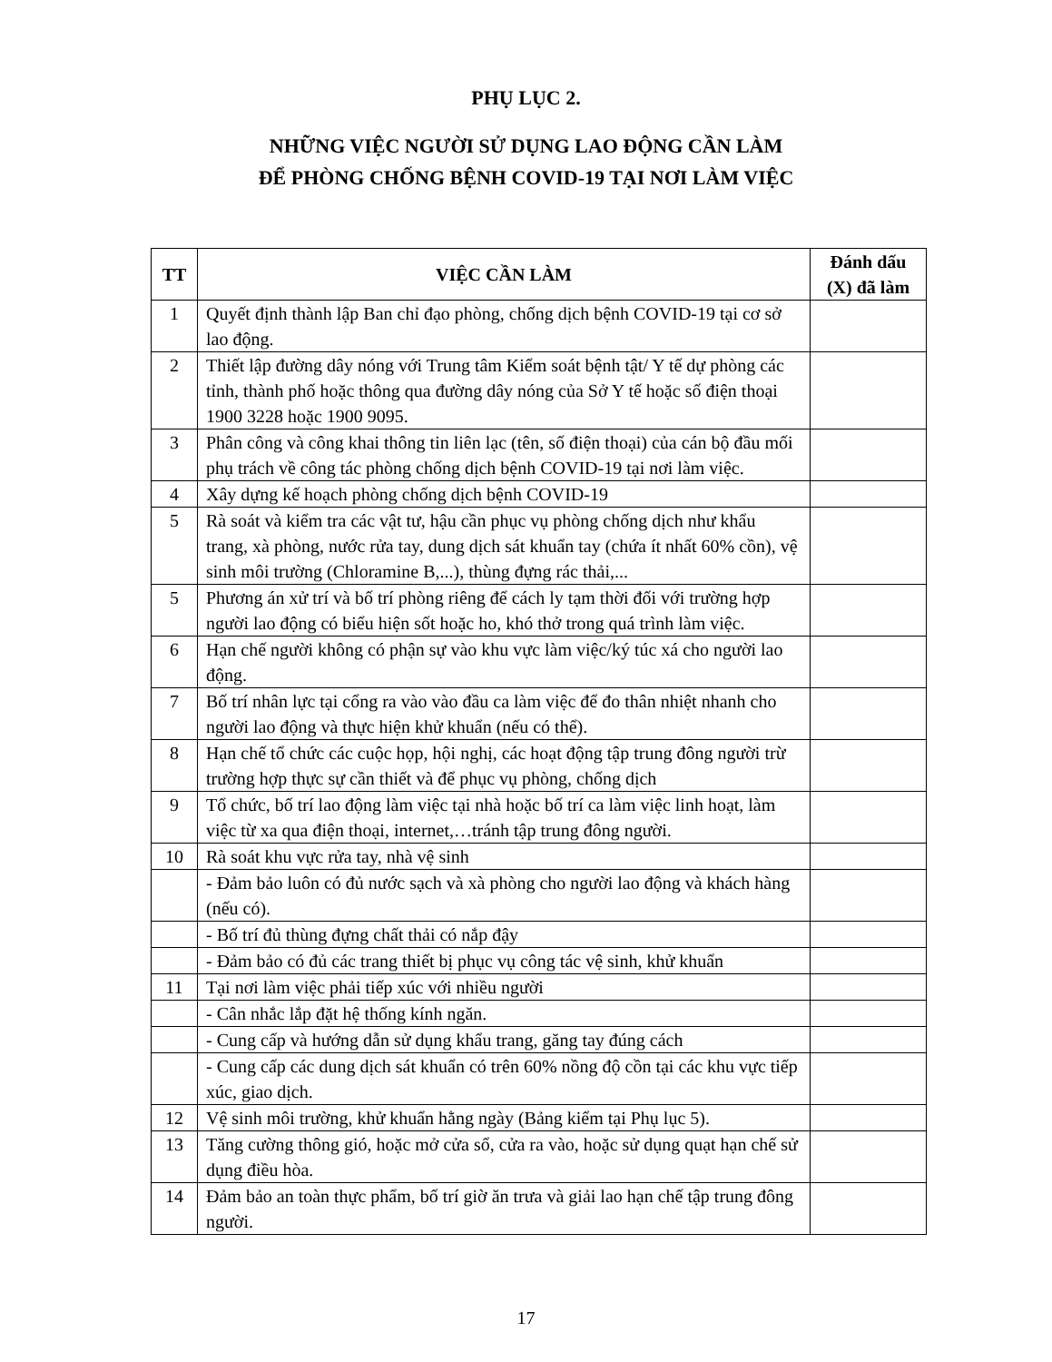PHỤ LỤC 2.
NHỮNG VIỆC NGƯỜI SỬ DỤNG LAO ĐỘNG CẦN LÀM
ĐỂ PHÒNG CHỐNG BỆNH COVID-19 TẠI NƠI LÀM VIỆC
| TT | VIỆC CẦN LÀM | Đánh dấu (X) đã làm |
| --- | --- | --- |
| 1 | Quyết định thành lập Ban chỉ đạo phòng, chống dịch bệnh COVID-19 tại cơ sở lao động. | |
| 2 | Thiết lập đường dây nóng với Trung tâm Kiểm soát bệnh tật/ Y tế dự phòng các tỉnh, thành phố hoặc thông qua đường dây nóng của Sở Y tế hoặc số điện thoại 1900 3228 hoặc 1900 9095. | |
| 3 | Phân công và công khai thông tin liên lạc (tên, số điện thoại) của cán bộ đầu mối phụ trách về công tác phòng chống dịch bệnh COVID-19 tại nơi làm việc. | |
| 4 | Xây dựng kế hoạch phòng chống dịch bệnh COVID-19 | |
| 5 | Rà soát và kiểm tra các vật tư, hậu cần phục vụ phòng chống dịch như khẩu trang, xà phòng, nước rửa tay, dung dịch sát khuẩn tay (chứa ít nhất 60% cồn), vệ sinh môi trường (Chloramine B,...), thùng đựng rác thải,... | |
| 5 | Phương án xử trí và bố trí phòng riêng để cách ly tạm thời đối với trường hợp người lao động có biểu hiện sốt hoặc ho, khó thở trong quá trình làm việc. | |
| 6 | Hạn chế người không có phận sự vào khu vực làm việc/ký túc xá cho người lao động. | |
| 7 | Bố trí nhân lực tại cổng ra vào vào đầu ca làm việc để đo thân nhiệt nhanh cho người lao động và thực hiện khử khuẩn (nếu có thể). | |
| 8 | Hạn chế tổ chức các cuộc họp, hội nghị, các hoạt động tập trung đông người trừ trường hợp thực sự cần thiết và để phục vụ phòng, chống dịch | |
| 9 | Tổ chức, bố trí lao động làm việc tại nhà hoặc bố trí ca làm việc linh hoạt, làm việc từ xa qua điện thoại, internet,…tránh tập trung đông người. | |
| 10 | Rà soát khu vực rửa tay, nhà vệ sinh | |
| | - Đảm bảo luôn có đủ nước sạch và xà phòng cho người lao động và khách hàng (nếu có). | |
| | - Bố trí đủ thùng đựng chất thải có nắp đậy | |
| | - Đảm bảo có đủ các trang thiết bị phục vụ công tác vệ sinh, khử khuẩn | |
| 11 | Tại nơi làm việc phải tiếp xúc với nhiều người | |
| | - Cân nhắc lắp đặt hệ thống kính ngăn. | |
| | - Cung cấp và hướng dẫn sử dụng khẩu trang, găng tay đúng cách | |
| | - Cung cấp các dung dịch sát khuẩn có trên 60% nồng độ cồn tại các khu vực tiếp xúc, giao dịch. | |
| 12 | Vệ sinh môi trường, khử khuẩn hằng ngày (Bảng kiểm tại Phụ lục 5). | |
| 13 | Tăng cường thông gió, hoặc mở cửa sổ, cửa ra vào, hoặc sử dụng quạt hạn chế sử dụng điều hòa. | |
| 14 | Đảm bảo an toàn thực phẩm, bố trí giờ ăn trưa và giải lao hạn chế tập trung đông người. | |
17